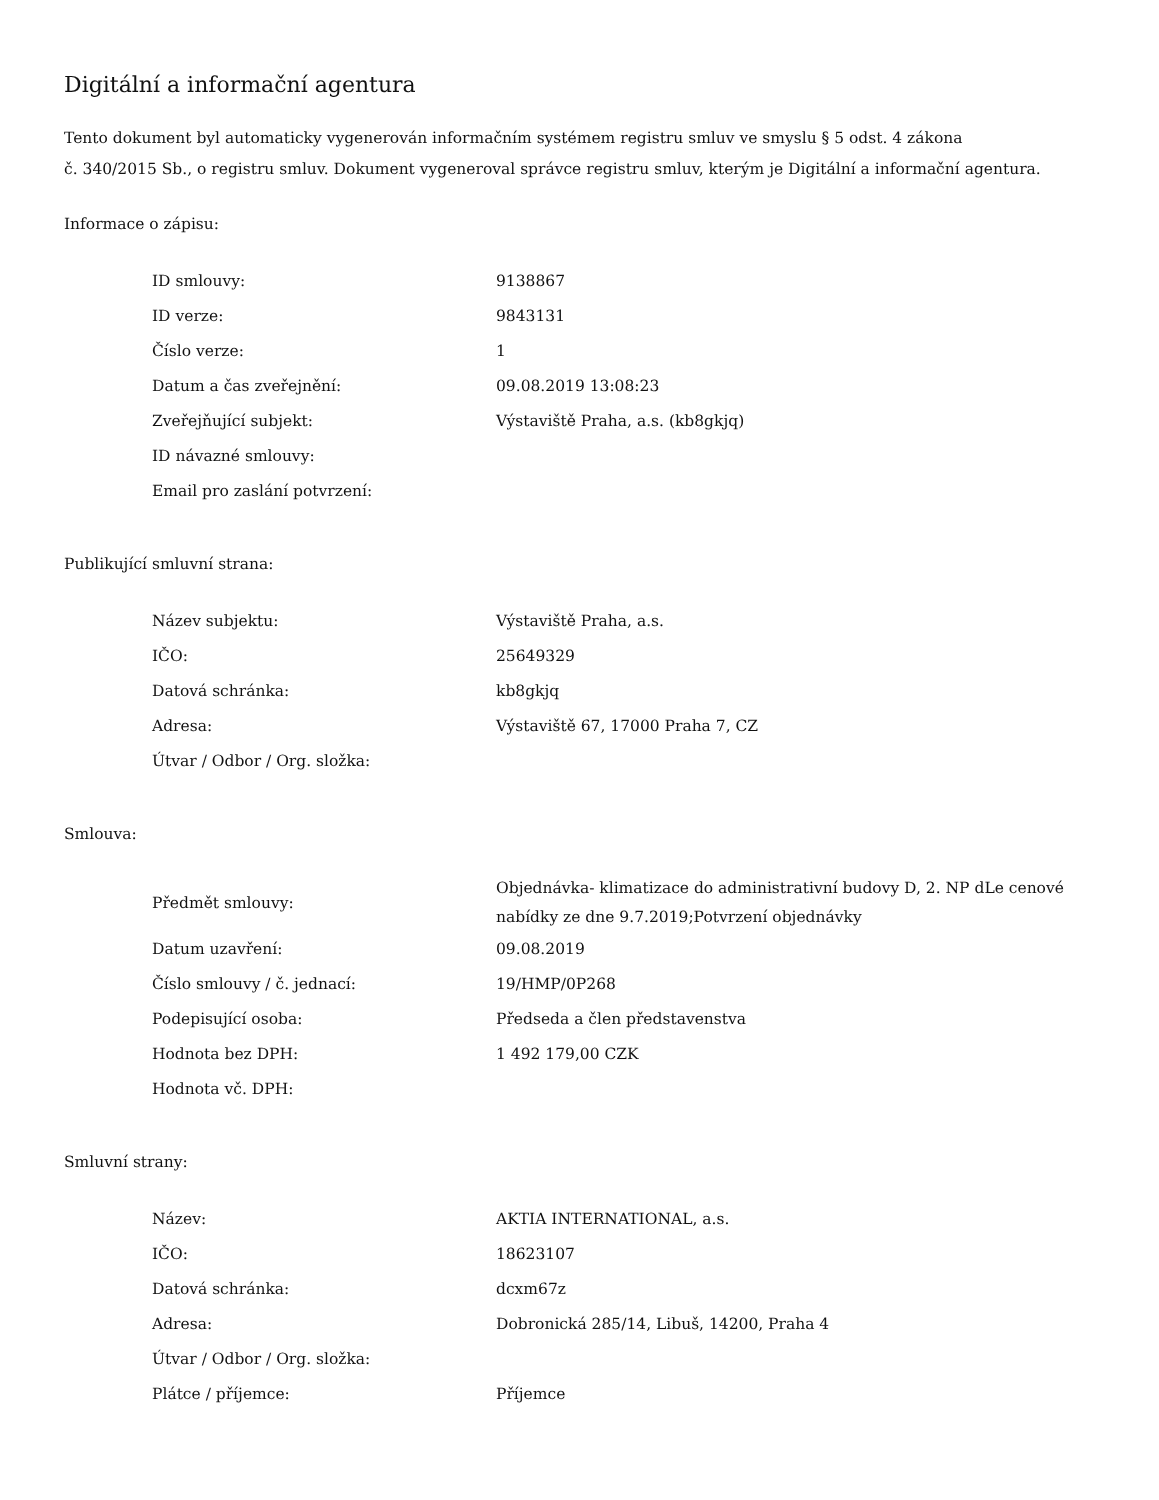Digitální a informační agentura
Tento dokument byl automaticky vygenerován informačním systémem registru smluv ve smyslu § 5 odst. 4 zákona
č. 340/2015 Sb., o registru smluv. Dokument vygeneroval správce registru smluv, kterým je Digitální a informační agentura.
Informace o zápisu:
| ID smlouvy: | 9138867 |
| ID verze: | 9843131 |
| Číslo verze: | 1 |
| Datum a čas zveřejnění: | 09.08.2019 13:08:23 |
| Zveřejňující subjekt: | Výstaviště Praha, a.s. (kb8gkjq) |
| ID návazné smlouvy: | |
| Email pro zaslání potvrzení: | |
Publikující smluvní strana:
| Název subjektu: | Výstaviště Praha, a.s. |
| IČO: | 25649329 |
| Datová schránka: | kb8gkjq |
| Adresa: | Výstaviště 67, 17000 Praha 7, CZ |
| Útvar / Odbor / Org. složka: | |
Smlouva:
| Předmět smlouvy: | Objednávka- klimatizace do administrativní budovy D, 2. NP dLe cenové nabídky ze dne 9.7.2019;Potvrzení objednávky |
| Datum uzavření: | 09.08.2019 |
| Číslo smlouvy / č. jednací: | 19/HMP/0P268 |
| Podepisující osoba: | Předseda a člen představenstva |
| Hodnota bez DPH: | 1 492 179,00 CZK |
| Hodnota vč. DPH: | |
Smluvní strany:
| Název: | AKTIA INTERNATIONAL, a.s. |
| IČO: | 18623107 |
| Datová schránka: | dcxm67z |
| Adresa: | Dobronická 285/14, Libuš, 14200, Praha 4 |
| Útvar / Odbor / Org. složka: | |
| Plátce / příjemce: | Příjemce |